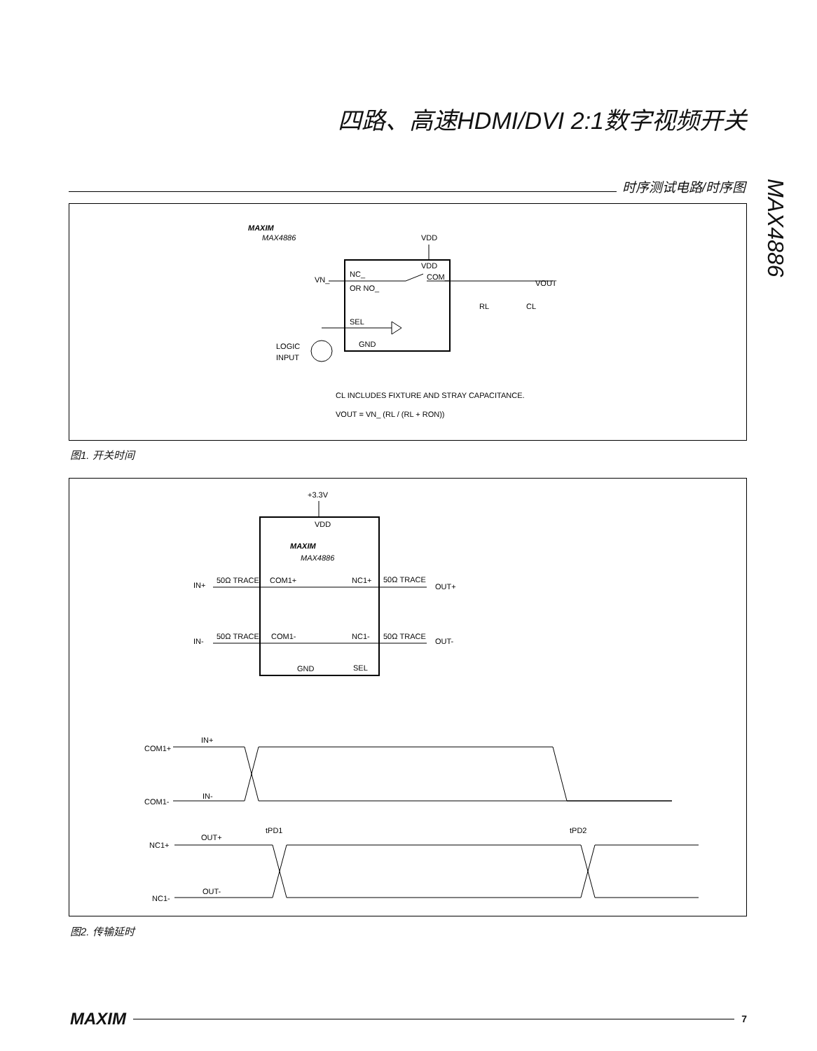四路、高速HDMI/DVI 2:1数字视频开关
时序测试电路/时序图
MAX4886
MAXIM
MAX4886
VDD
VDD
VN_
NC_
OR NO_
COM_
VOUT
RL
CL
SEL
GND
LOGIC
INPUT
CL INCLUDES FIXTURE AND STRAY CAPACITANCE.
VOUT = VN_ (RL / (RL + RON))
图1. 开关时间
+3.3V
VDD
MAXIM
MAX4886
IN+
50Ω TRACE
COM1+
NC1+
50Ω TRACE
OUT+
IN-
50Ω TRACE
COM1-
NC1-
50Ω TRACE
OUT-
GND
SEL
COM1+
IN+
COM1-
IN-
NC1+
OUT+
NC1-
OUT-
tPD1
tPD2
图2. 传输延时
MAXIM
7